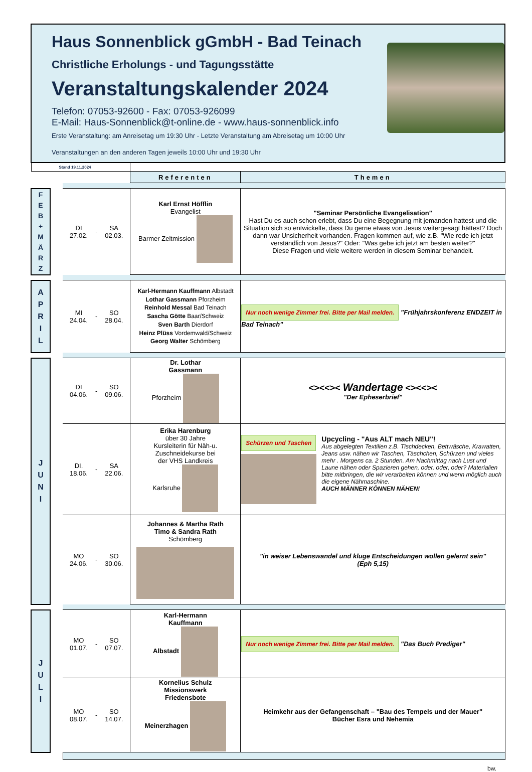Haus Sonnenblick gGmbH - Bad Teinach
Christliche Erholungs - und Tagungsstätte
Veranstaltungskalender 2024
Telefon: 07053-92600 - Fax: 07053-926099
E-Mail: Haus-Sonnenblick@t-online.de - www.haus-sonnenblick.info
Erste Veranstaltung: am Anreisetag um 19:30 Uhr - Letzte Veranstaltung am Abreisetag um 10:00 Uhr
Veranstaltungen an den anderen Tagen jeweils 10:00 Uhr und 19:30 Uhr
| Stand 19.11.2024 | | | | | | |
| | | | | | Referenten | Themen |
| F E B + M Ä R Z | | DI 27.02. | - | SA 02.03. | Karl Ernst Höfflin Evangelist Barmer Zeltmission | "Seminar Persönliche Evangelisation" Hast Du es auch schon erlebt, dass Du eine Begegnung mit jemanden hattest und die Situation sich so entwickelte, dass Du gerne etwas von Jesus weitergesagt hättest? Doch dann war Unsicherheit vorhanden. Fragen kommen auf, wie z.B. "Wie rede ich jetzt verständlich von Jesus?" Oder: "Was gebe ich jetzt am besten weiter?" Diese Fragen und viele weitere werden in diesem Seminar behandelt. |
| A P R I L | | MI 24.04. | - | SO 28.04. | Karl-Hermann Kauffmann Albstadt Lothar Gassmann Pforzheim Reinhold Messal Bad Teinach Sascha Götte Baar/Schweiz Sven Barth Dierdorf Heinz Plüss Vordemwald/Schweiz Georg Walter Schömberg | Nur noch wenige Zimmer frei. Bitte per Mail melden. "Frühjahrskonferenz ENDZEIT in Bad Teinach" |
| J U N I | | DI 04.06. | - | SO 09.06. | Dr. Lothar Gassmann Pforzheim | <><<>< Wandertage <><<>< "Der Epheserbrief" |
| | | DI. 18.06. | - | SA 22.06. | Erika Harenburg über 30 Jahre Kursleiterin für Näh-u. Zuschneidekurse bei der VHS Landkreis Karlsruhe | Schürzen und Taschen Upcycling - "Aus ALT mach NEU"! Aus abgelegten Textilien z.B. Tischdecken, Bettwäsche, Krawatten, Jeans usw. nähen wir Taschen, Täschchen, Schürzen und vieles mehr . Morgens ca. 2 Stunden. Am Nachmittag nach Lust und Laune nähen oder Spazieren gehen, oder, oder, oder? Materialien bitte mitbringen, die wir verarbeiten können und wenn möglich auch die eigene Nähmaschine. AUCH MÄNNER KÖNNEN NÄHEN! |
| | | MO 24.06. | - | SO 30.06. | Johannes & Martha Rath Timo & Sandra Rath Schömberg | "in weiser Lebenswandel und kluge Entscheidungen wollen gelernt sein" (Eph 5,15) |
| J U L I | | MO 01.07. | - | SO 07.07. | Karl-Hermann Kauffmann Albstadt | Nur noch wenige Zimmer frei. Bitte per Mail melden. "Das Buch Prediger" |
| | | MO 08.07. | - | SO 14.07. | Kornelius Schulz Missionswerk Friedensbote Meinerzhagen | Heimkehr aus der Gefangenschaft – "Bau des Tempels und der Mauer" Bücher Esra und Nehemia |
bw.